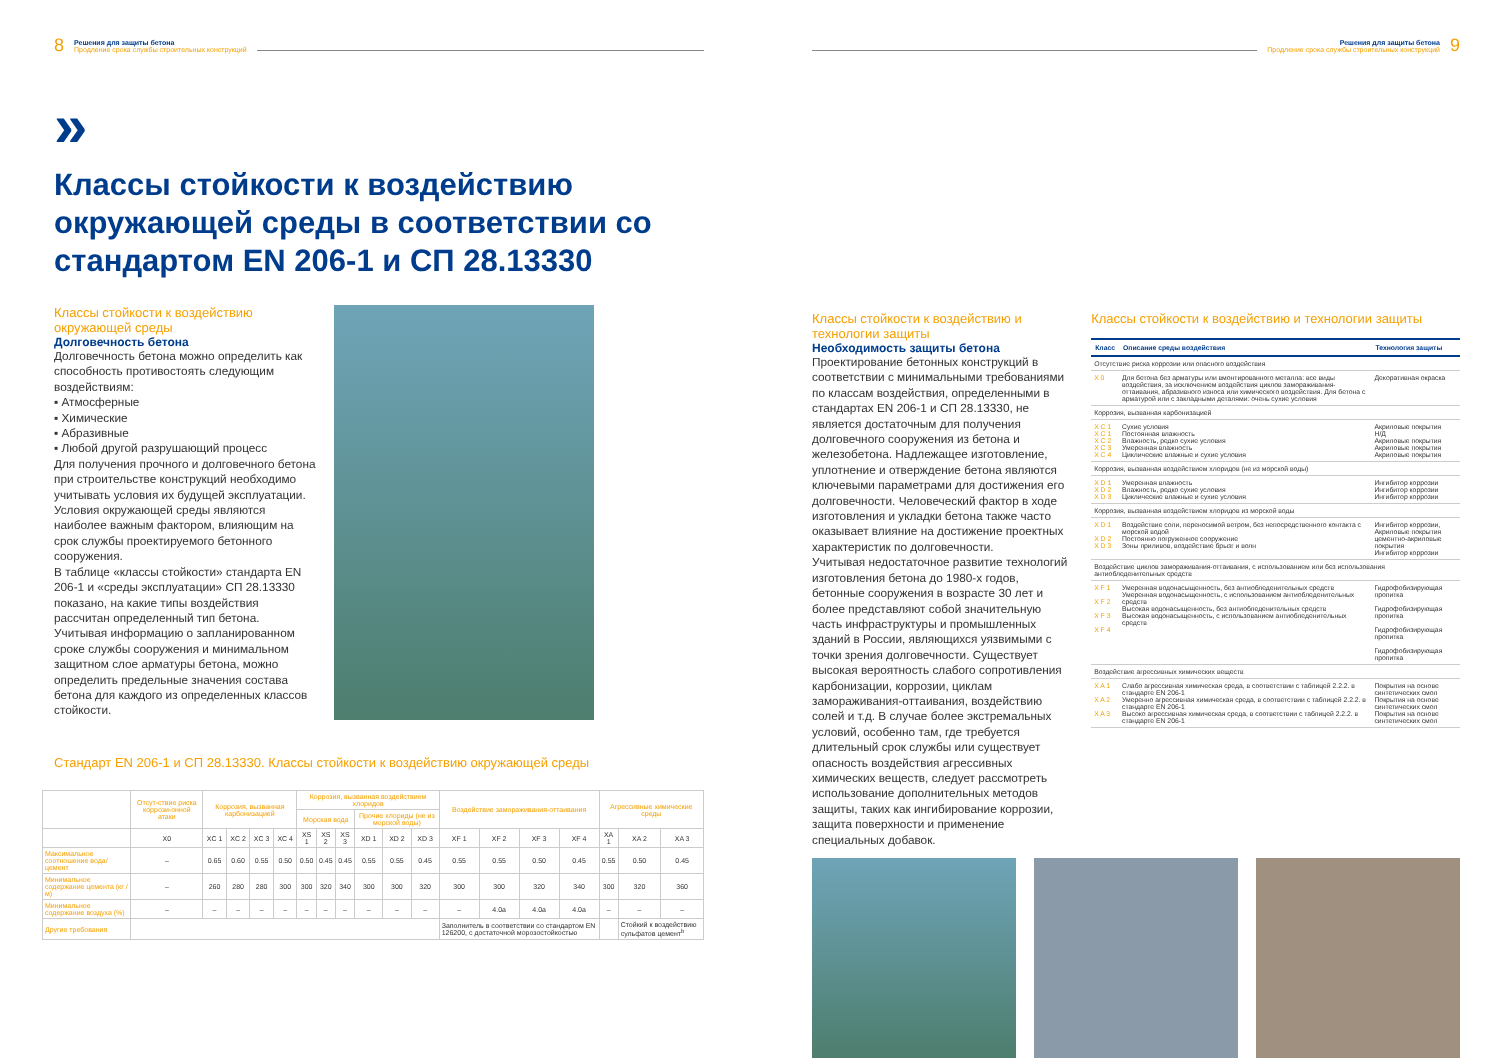8
Решения для защиты бетона
Продление срока службы строительных конструкций
»
Классы стойкости к воздействию окружающей среды в соответствии со стандартом EN 206-1 и СП 28.13330
Классы стойкости к воздействию окружающей среды
Долговечность бетона
Долговечность бетона можно определить как способность противостоять следующим воздействиям:
▪ Атмосферные
▪ Химические
▪ Абразивные
▪ Любой другой разрушающий процесс
Для получения прочного и долговечного бетона при строительстве конструкций необходимо учитывать условия их будущей эксплуатации. Условия окружающей среды являются наиболее важным фактором, влияющим на срок службы проектируемого бетонного сооружения.
В таблице «классы стойкости» стандарта EN 206-1 и «среды эксплуатации» СП 28.13330 показано, на какие типы воздействия рассчитан определенный тип бетона.
Учитывая информацию о запланированном сроке службы сооружения и минимальном защитном слое арматуры бетона, можно определить предельные значения состава бетона для каждого из определенных классов стойкости.
Стандарт EN 206-1 и СП 28.13330. Классы стойкости к воздействию окружающей среды
| | Отсут-ствие риска коррози-онной атаки | Коррозия, вызванная карбонизацией | | | | Коррозия, вызванная воздействием хлоридов | | | | | | Воздействие замораживания-оттаивания | | | | Агрессивные химические среды | | |
| --- | --- | --- | --- | --- | --- | --- | --- | --- | --- | --- | --- | --- | --- | --- | --- | --- | --- | --- |
| | | | | | | Морская вода | | | Прочие хлориды (не из морской воды) | | | | | | | | | |
| | X0 | XC 1 | XC 2 | XC 3 | XC 4 | XS 1 | XS 2 | XS 3 | XD 1 | XD 2 | XD 3 | XF 1 | XF 2 | XF 3 | XF 4 | XA 1 | XA 2 | XA 3 |
| Максимальное соотношение вода/цемент | – | 0.65 | 0.60 | 0.55 | 0.50 | 0.50 | 0.45 | 0.45 | 0.55 | 0.55 | 0.45 | 0.55 | 0.55 | 0.50 | 0.45 | 0.55 | 0.50 | 0.45 |
| Минимальное содержание цемента (кг / м) | – | 260 | 280 | 280 | 300 | 300 | 320 | 340 | 300 | 300 | 320 | 300 | 300 | 320 | 340 | 300 | 320 | 360 |
| Минимальное содержание воздуха (%) | – | – | – | – | – | – | – | – | – | – | – | – | 4.0a | 4.0a | 4.0a | – | – | – |
| Другие требования | | | | | | | | | | | | Заполнитель в соответствии со стандартом EN 126200, с достаточной морозостойкостью | | | | | Стойкий к воздействию сульфатов цемент<sup>b</sup> | |
Решения для защиты бетона
Продление срока службы строительных конструкций
9
Классы стойкости к воздействию и технологии защиты
Необходимость защиты бетона
Проектирование бетонных конструкций в соответствии с минимальными требованиями по классам воздействия, определенными в стандартах EN 206-1 и СП 28.13330, не является достаточным для получения долговечного сооружения из бетона и железобетона. Надлежащее изготовление, уплотнение и отверждение бетона являются ключевыми параметрами для достижения его долговечности. Человеческий фактор в ходе изготовления и укладки бетона также часто оказывает влияние на достижение проектных характеристик по долговечности.
Учитывая недостаточное развитие технологий изготовления бетона до 1980-х годов, бетонные сооружения в возрасте 30 лет и более представляют собой значительную часть инфраструктуры и промышленных зданий в России, являющихся уязвимыми с точки зрения долговечности. Существует высокая вероятность слабого сопротивления карбонизации, коррозии, циклам замораживания-оттаивания, воздействию солей и т.д. В случае более экстремальных условий, особенно там, где требуется длительный срок службы или существует опасность воздействия агрессивных химических веществ, следует рассмотреть использование дополнительных методов защиты, таких как ингибирование коррозии, защита поверхности и применение специальных добавок.
Классы стойкости к воздействию и технологии защиты
| Класс | Описание среды воздействия | Технология защиты |
| --- | --- | --- |
| Отсутствие риска коррозии или опасного воздействия | | |
| X 0 | Для бетона без арматуры или вмонтированного металла: все виды воздействия, за исключением воздействия циклов замораживания-оттаивания, абразивного износа или химического воздействия. Для бетона с арматурой или с закладными деталями: очень сухие условия | Декоративная окраска |
| Коррозия, вызванная карбонизацией | | |
| X C 1 X C 1 X C 2 X C 3 X C 4 | Сухие условия Постоянная влажность Влажность, редко сухие условия Умеренная влажность Циклические влажные и сухие условия | Акриловые покрытия Н/Д Акриловые покрытия Акриловые покрытия Акриловые покрытия |
| Коррозия, вызванная воздействием хлоридов (не из морской воды) | | |
| X D 1 X D 2 X D 3 | Умеренная влажность Влажность, редко сухие условия Циклические влажные и сухие условия | Ингибитор коррозии Ингибитор коррозии Ингибитор коррозии |
| Коррозия, вызванная воздействием хлоридов из морской воды | | |
| X D 1 X D 2 X D 3 | Воздействие соли, переносимой ветром, без непосредственного контакта с морской водой Постоянно погруженное сооружение Зоны приливов, воздействие брызг и волн | Ингибитор коррозии, Акриловые покрытия цементно-акриловые покрытия Ингибитор коррозии |
| Воздействие циклов замораживания-оттаивания, с использованием или без использования антиобледенительных средств | | |
| X F 1 X F 2 X F 3 X F 4 | Умеренная водонасыщенность, без антиобледенительных средств Умеренная водонасыщенность, с использованием антиобледенительных средств Высокая водонасыщенность, без антиобледенительных средств Высокая водонасыщенность, с использованием антиобледенительных средств | Гидрофобизирующая пропитка Гидрофобизирующая пропитка Гидрофобизирующая пропитка Гидрофобизирующая пропитка |
| Воздействие агрессивных химических веществ | | |
| X A 1 X A 2 X A 3 | Слабо агрессивная химическая среда, в соответствии с таблицей 2.2.2. в стандарте EN 206-1 Умеренно агрессивная химическая среда, в соответствии с таблицей 2.2.2. в стандарте EN 206-1 Высоко агрессивная химическая среда, в соответствии с таблицей 2.2.2. в стандарте EN 206-1 | Покрытия на основе синтетических смол Покрытия на основе синтетических смол Покрытия на основе синтетических смол |